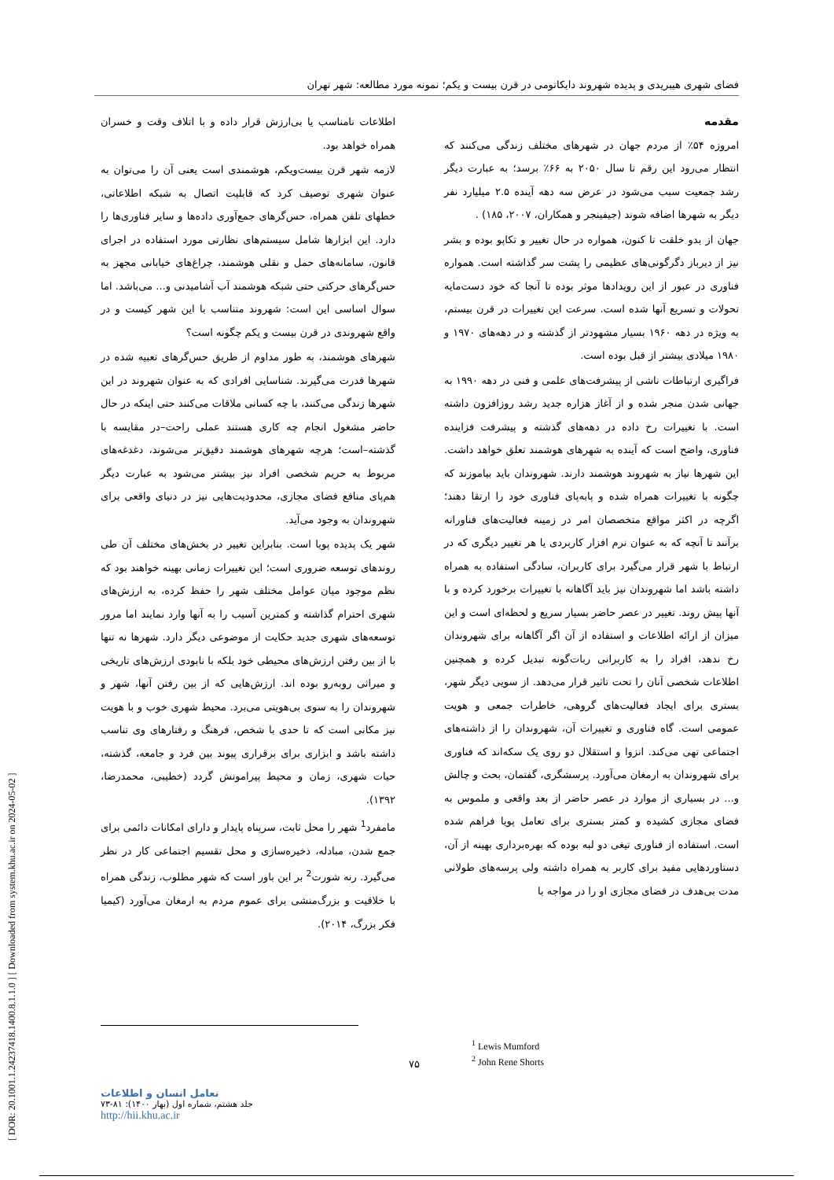[ DOR: 20.1001.1.24237418.1400.8.1.1.0 ] [ Downloaded from system.khu.ac.ir on 2024-05-02 ]
فضای شهری هیبریدی و پدیده شهروند دایکاتومی در قرن بیست و یکم؛ نمونه مورد مطالعه: شهر تهران
مقدمه
امروزه ۵۴٪ از مردم جهان در شهرهای مختلف زندگی می‌کنند که انتظار می‌رود این رقم تا سال ۲۰۵۰ به ۶۶٪ برسد؛ به عبارت دیگر رشد جمعیت سبب می‌شود در عرض سه دهه آینده ۲.۵ میلیارد نفر دیگر به شهرها اضافه شوند (جیفینجر و همکاران، ۲۰۰۷، ۱۸۵) .
جهان از بدو خلقت تا کنون، همواره در حال تغییر و تکاپو بوده و بشر نیز از دیرباز دگرگونی‌های عظیمی را پشت سر گذاشته است. همواره فناوری در عبور از این رویدادها موثر بوده تا آنجا که خود دست‌مایه تحولات و تسریع آنها شده است. سرعت این تغییرات در قرن بیستم، به ویژه در دهه ۱۹۶۰ بسیار مشهودتر از گذشته و در دهه‌های ۱۹۷۰ و ۱۹۸۰ میلادی بیشتر از قبل بوده است.
فراگیری ارتباطات ناشی از پیشرفت‌های علمی و فنی در دهه ۱۹۹۰ به جهانی شدن منجر شده و از آغاز هزاره جدید رشد روزافزون داشته است. با تغییرات رخ داده در دهه‌های گذشته و پیشرفت فزاینده فناوری، واضح است که آینده به شهرهای هوشمند تعلق خواهد داشت. این شهرها نیاز به شهروند هوشمند دارند. شهروندان باید بیاموزند که چگونه با تغییرات همراه شده و پابه‌پای فناوری خود را ارتقا دهند؛ اگرچه در اکثر مواقع متخصصان امر در زمینه فعالیت‌های فناورانه برآنند تا آنچه که به عنوان نرم افزار کاربردی یا هر تغییر دیگری که در ارتباط با شهر قرار می‌گیرد برای کاربران، سادگی استفاده به همراه داشته باشد اما شهروندان نیز باید آگاهانه با تغییرات برخورد کرده و با آنها پیش روند. تغییر در عصر حاضر بسیار سریع و لحظه‌ای است و این میزان از ارائه اطلاعات و استفاده از آن اگر آگاهانه برای شهروندان رخ ندهد، افراد را به کاربرانی ربات‌گونه تبدیل کرده و همچنین اطلاعات شخصی آنان را تحت تاثیر قرار می‌دهد. از سویی دیگر شهر، بستری برای ایجاد فعالیت‌های گروهی، خاطرات جمعی و هویت عمومی است. گاه فناوری و تغییرات آن، شهروندان را از داشته‌های اجتماعی تهی می‌کند. انزوا و استقلال دو روی یک سکه‌اند که فناوری برای شهروندان به ارمغان می‌آورد. پرسشگری، گفتمان، بحث و چالش و... در بسیاری از موارد در عصر حاضر از بعد واقعی و ملموس به فضای مجازی کشیده و کمتر بستری برای تعامل پویا فراهم شده است. استفاده از فناوری تیغی دو لبه بوده که بهره‌برداری بهینه از آن، دستاوردهایی مفید برای کاربر به همراه داشته ولی پرسه‌های طولانی مدت بی‌هدف در فضای مجازی او را در مواجه با
اطلاعات نامناسب یا بی‌ارزش قرار داده و با اتلاف وقت و خسران همراه خواهد بود.
لازمه شهر قرن بیست‌ویکم، هوشمندی است یعنی آن را می‌توان به عنوان شهری توصیف کرد که قابلیت اتصال به شبکه اطلاعاتی، خطهای تلفن همراه، حس‌گرهای جمع‌آوری داده‌ها و سایر فناوری‌ها را دارد. این ابزارها شامل سیستم‌های نظارتی مورد استفاده در اجرای قانون، سامانه‌های حمل و نقلی هوشمند، چراغ‌های خیابانی مجهز به حس‌گرهای حرکتی حتی شبکه هوشمند آب آشامیدنی و... می‌باشد. اما سوال اساسی این است: شهروند متناسب با این شهر کیست و در واقع شهروندی در قرن بیست و یکم چگونه است؟
شهرهای هوشمند، به طور مداوم از طریق حس‌گرهای تعبیه شده در شهرها قدرت می‌گیرند. شناسایی افرادی که به عنوان شهروند در این شهرها زندگی می‌کنند، با چه کسانی ملاقات می‌کنند حتی اینکه در حال حاضر مشغول انجام چه کاری هستند عملی راحت–در مقایسه با گذشته–است؛ هرچه شهرهای هوشمند دقیق‌تر می‌شوند، دغدغه‌های مربوط به حریم شخصی افراد نیز بیشتر می‌شود به عبارت دیگر هم‌پای منافع فضای مجازی، محدودیت‌هایی نیز در دنیای واقعی برای شهروندان به وجود می‌آید.
شهر یک پدیده پویا است. بنابراین تغییر در بخش‌های مختلف آن طی روندهای توسعه ضروری است؛ این تغییرات زمانی بهینه خواهند بود که نظم موجود میان عوامل مختلف شهر را حفظ کرده، به ارزش‌های شهری احترام گذاشته و کمترین آسیب را به آنها وارد نمایند اما مرور توسعه‌های شهری جدید حکایت از موضوعی دیگر دارد. شهرها نه تنها با از بین رفتن ارزش‌های محیطی خود بلکه با نابودی ارزش‌های تاریخی و میراثی روبه‌رو بوده اند. ارزش‌هایی که از بین رفتن آنها، شهر و شهروندان را به سوی بی‌هویتی می‌برد. محیط شهری خوب و با هویت نیز مکانی است که تا حدی با شخص، فرهنگ و رفتارهای وی تناسب داشته باشد و ابزاری برای برقراری پیوند بین فرد و جامعه، گذشته، حیات شهری، زمان و محیط پیرامونش گردد (خطیبی، محمدرضا، ۱۳۹۲).
مامفرد<sup>1</sup> شهر را محل ثابت، سرپناه پایدار و دارای امکانات دائمی برای جمع شدن، مبادله، ذخیره‌سازی و محل تقسیم اجتماعی کار در نظر می‌گیرد. رنه شورت<sup>2</sup> بر این باور است که شهر مطلوب، زندگی همراه با خلاقیت و بزرگ‌منشی برای عموم مردم به ارمغان می‌آورد (کیمیا فکر بزرگ، ۲۰۱۴).
<sup>1</sup> Lewis Mumford
<sup>2</sup> John Rene Shorts
۷۵
تعامل انسان و اطلاعات
جلد هشتم، شماره اول (بهار ۱۴۰۰): ۸۱-۷۳
http://hii.khu.ac.ir